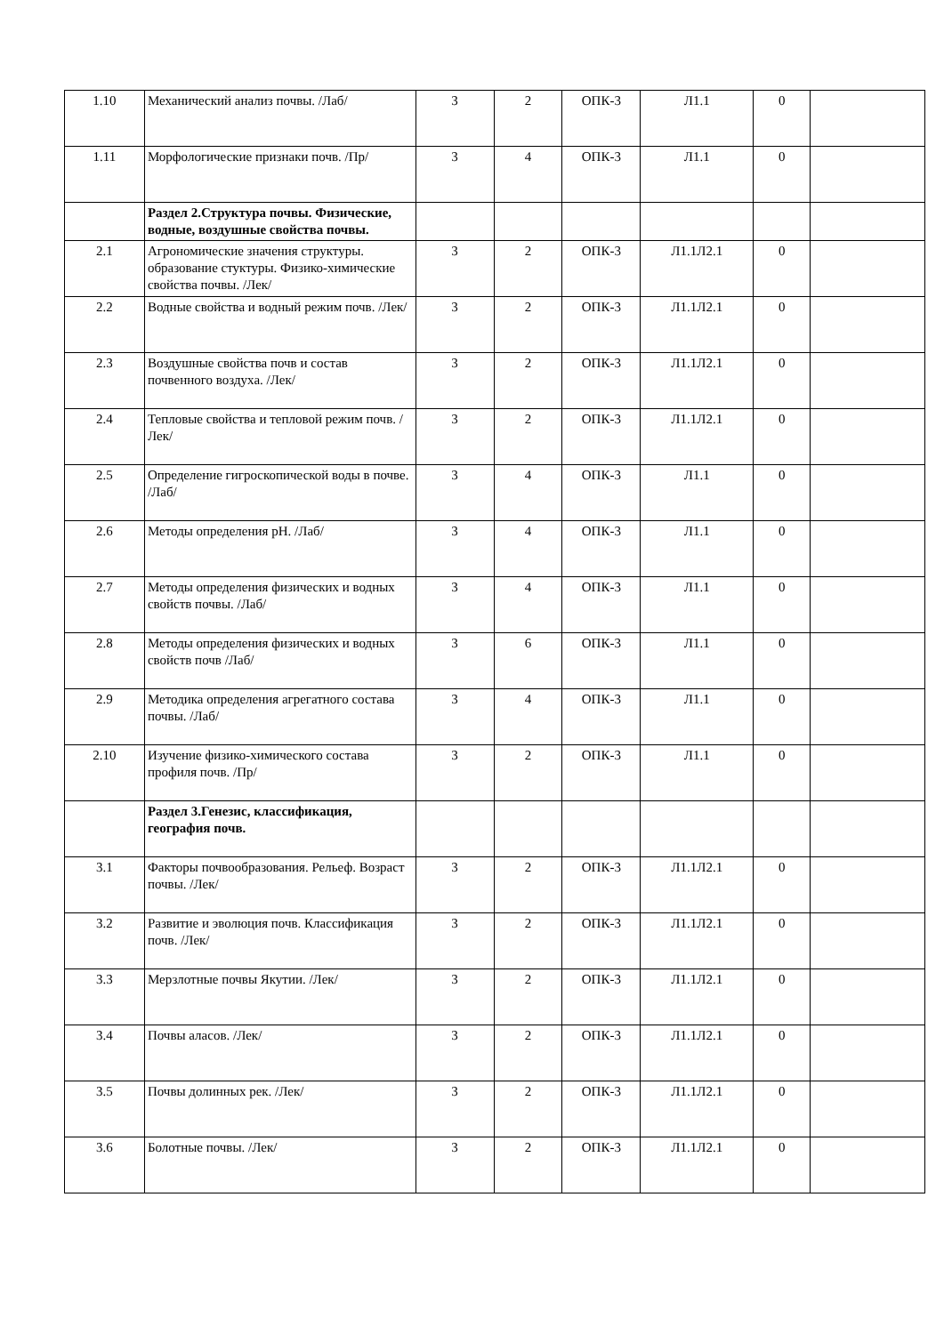| 1.10 | Механический анализ почвы. /Лаб/ | 3 | 2 | ОПК-3 | Л1.1 | 0 | |
| 1.11 | Морфологические признаки почв. /Пр/ | 3 | 4 | ОПК-3 | Л1.1 | 0 | |
| | Раздел 2.Структура почвы. Физические, водные, воздушные свойства почвы. | | | | | | |
| 2.1 | Агрономические значения структуры. образование стуктуры. Физико-химические свойства почвы. /Лек/ | 3 | 2 | ОПК-3 | Л1.1Л2.1 | 0 | |
| 2.2 | Водные свойства и водный режим почв. /Лек/ | 3 | 2 | ОПК-3 | Л1.1Л2.1 | 0 | |
| 2.3 | Воздушные свойства почв и состав почвенного воздуха. /Лек/ | 3 | 2 | ОПК-3 | Л1.1Л2.1 | 0 | |
| 2.4 | Тепловые свойства и тепловой режим почв. /Лек/ | 3 | 2 | ОПК-3 | Л1.1Л2.1 | 0 | |
| 2.5 | Определение гигроскопической воды в почве. /Лаб/ | 3 | 4 | ОПК-3 | Л1.1 | 0 | |
| 2.6 | Методы определения рН. /Лаб/ | 3 | 4 | ОПК-3 | Л1.1 | 0 | |
| 2.7 | Методы определения физических и водных свойств почвы. /Лаб/ | 3 | 4 | ОПК-3 | Л1.1 | 0 | |
| 2.8 | Методы определения физических и водных свойств почв /Лаб/ | 3 | 6 | ОПК-3 | Л1.1 | 0 | |
| 2.9 | Методика определения агрегатного состава почвы. /Лаб/ | 3 | 4 | ОПК-3 | Л1.1 | 0 | |
| 2.10 | Изучение физико-химического состава профиля почв. /Пр/ | 3 | 2 | ОПК-3 | Л1.1 | 0 | |
| | Раздел 3.Генезис, классификация, география почв. | | | | | | |
| 3.1 | Факторы почвообразования. Рельеф. Возраст почвы. /Лек/ | 3 | 2 | ОПК-3 | Л1.1Л2.1 | 0 | |
| 3.2 | Развитие и эволюция почв. Классификация почв. /Лек/ | 3 | 2 | ОПК-3 | Л1.1Л2.1 | 0 | |
| 3.3 | Мерзлотные почвы Якутии. /Лек/ | 3 | 2 | ОПК-3 | Л1.1Л2.1 | 0 | |
| 3.4 | Почвы аласов. /Лек/ | 3 | 2 | ОПК-3 | Л1.1Л2.1 | 0 | |
| 3.5 | Почвы долинных рек. /Лек/ | 3 | 2 | ОПК-3 | Л1.1Л2.1 | 0 | |
| 3.6 | Болотные почвы. /Лек/ | 3 | 2 | ОПК-3 | Л1.1Л2.1 | 0 | |